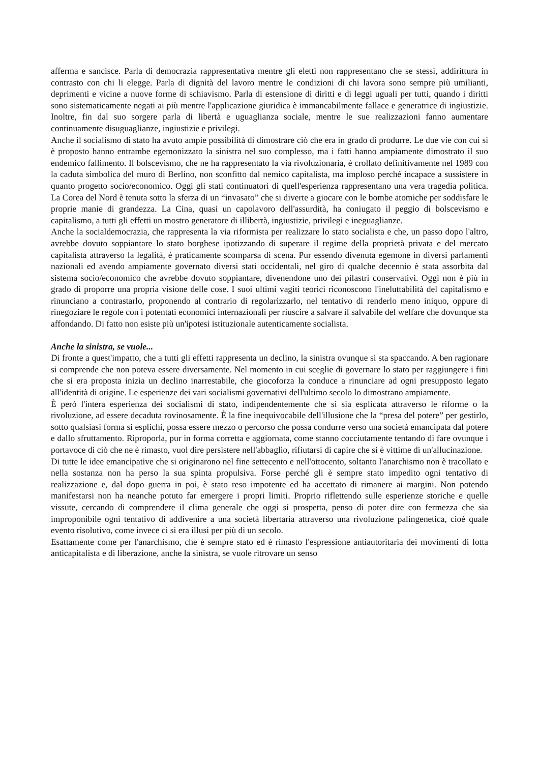afferma e sancisce. Parla di democrazia rappresentativa mentre gli eletti non rappresentano che se stessi, addirittura in contrasto con chi li elegge. Parla di dignità del lavoro mentre le condizioni di chi lavora sono sempre più umilianti, deprimenti e vicine a nuove forme di schiavismo. Parla di estensione di diritti e di leggi uguali per tutti, quando i diritti sono sistematicamente negati ai più mentre l'applicazione giuridica è immancabilmente fallace e generatrice di ingiustizie. Inoltre, fin dal suo sorgere parla di libertà e uguaglianza sociale, mentre le sue realizzazioni fanno aumentare continuamente disuguaglianze, ingiustizie e privilegi.
Anche il socialismo di stato ha avuto ampie possibilità di dimostrare ciò che era in grado di produrre. Le due vie con cui si è proposto hanno entrambe egemonizzato la sinistra nel suo complesso, ma i fatti hanno ampiamente dimostrato il suo endemico fallimento. Il bolscevismo, che ne ha rappresentato la via rivoluzionaria, è crollato definitivamente nel 1989 con la caduta simbolica del muro di Berlino, non sconfitto dal nemico capitalista, ma imploso perché incapace a sussistere in quanto progetto socio/economico. Oggi gli stati continuatori di quell'esperienza rappresentano una vera tragedia politica. La Corea del Nord è tenuta sotto la sferza di un “invasato” che si diverte a giocare con le bombe atomiche per soddisfare le proprie manie di grandezza. La Cina, quasi un capolavoro dell'assurdità, ha coniugato il peggio di bolscevismo e capitalismo, a tutti gli effetti un mostro generatore di illibertà, ingiustizie, privilegi e ineguaglianze.
Anche la socialdemocrazia, che rappresenta la via riformista per realizzare lo stato socialista e che, un passo dopo l'altro, avrebbe dovuto soppiantare lo stato borghese ipotizzando di superare il regime della proprietà privata e del mercato capitalista attraverso la legalità, è praticamente scomparsa di scena. Pur essendo divenuta egemone in diversi parlamenti nazionali ed avendo ampiamente governato diversi stati occidentali, nel giro di qualche decennio è stata assorbita dal sistema socio/economico che avrebbe dovuto soppiantare, divenendone uno dei pilastri conservativi. Oggi non è più in grado di proporre una propria visione delle cose. I suoi ultimi vagiti teorici riconoscono l'ineluttabilità del capitalismo e rinunciano a contrastarlo, proponendo al contrario di regolarizzarlo, nel tentativo di renderlo meno iniquo, oppure di rinegoziare le regole con i potentati economici internazionali per riuscire a salvare il salvabile del welfare che dovunque sta affondando. Di fatto non esiste più un'ipotesi istituzionale autenticamente socialista.
Anche la sinistra, se vuole...
Di fronte a quest'impatto, che a tutti gli effetti rappresenta un declino, la sinistra ovunque si sta spaccando. A ben ragionare si comprende che non poteva essere diversamente. Nel momento in cui sceglie di governare lo stato per raggiungere i fini che si era proposta inizia un declino inarrestabile, che giocoforza la conduce a rinunciare ad ogni presupposto legato all'identità di origine. Le esperienze dei vari socialismi governativi dell'ultimo secolo lo dimostrano ampiamente.
È però l'intera esperienza dei socialismi di stato, indipendentemente che si sia esplicata attraverso le riforme o la rivoluzione, ad essere decaduta rovinosamente. È la fine inequivocabile dell'illusione che la “presa del potere” per gestirlo, sotto qualsiasi forma si esplichi, possa essere mezzo o percorso che possa condurre verso una società emancipata dal potere e dallo sfruttamento. Riproporla, pur in forma corretta e aggiornata, come stanno cocciutamente tentando di fare ovunque i portavoce di ciò che ne è rimasto, vuol dire persistere nell'abbaglio, rifiutarsi di capire che si è vittime di un'allucinazione.
Di tutte le idee emancipative che si originarono nel fine settecento e nell'ottocento, soltanto l'anarchismo non è tracollato e nella sostanza non ha perso la sua spinta propulsiva. Forse perché gli è sempre stato impedito ogni tentativo di realizzazione e, dal dopo guerra in poi, è stato reso impotente ed ha accettato di rimanere ai margini. Non potendo manifestarsi non ha neanche potuto far emergere i propri limiti. Proprio riflettendo sulle esperienze storiche e quelle vissute, cercando di comprendere il clima generale che oggi si prospetta, penso di poter dire con fermezza che sia improponibile ogni tentativo di addivenire a una società libertaria attraverso una rivoluzione palingenetica, cioè quale evento risolutivo, come invece ci si era illusi per più di un secolo.
Esattamente come per l'anarchismo, che è sempre stato ed è rimasto l'espressione antiautoritaria dei movimenti di lotta anticapitalista e di liberazione, anche la sinistra, se vuole ritrovare un senso